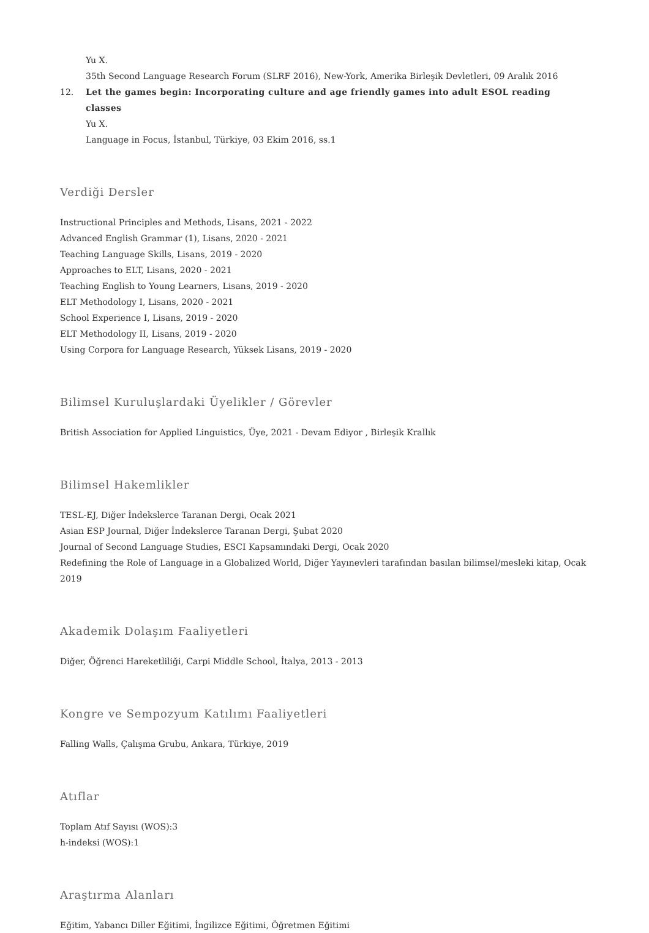Yu X.
35th Second Language Research Forum (SLRF 2016), New-York, Amerika Birleşik Devletleri, 09 Aralık 2016
12. Let the games begin: Incorporating culture and age friendly games into adult ESOL reading classes
Yu X.
Language in Focus, İstanbul, Türkiye, 03 Ekim 2016, ss.1
Verdiği Dersler
Instructional Principles and Methods, Lisans, 2021 - 2022
Advanced English Grammar (1), Lisans, 2020 - 2021
Teaching Language Skills, Lisans, 2019 - 2020
Approaches to ELT, Lisans, 2020 - 2021
Teaching English to Young Learners, Lisans, 2019 - 2020
ELT Methodology I, Lisans, 2020 - 2021
School Experience I, Lisans, 2019 - 2020
ELT Methodology II, Lisans, 2019 - 2020
Using Corpora for Language Research, Yüksek Lisans, 2019 - 2020
Bilimsel Kuruluşlardaki Üyelikler / Görevler
British Association for Applied Linguistics, Üye, 2021 - Devam Ediyor , Birleşik Krallık
Bilimsel Hakemlikler
TESL-EJ, Diğer İndekslerce Taranan Dergi, Ocak 2021
Asian ESP Journal, Diğer İndekslerce Taranan Dergi, Şubat 2020
Journal of Second Language Studies, ESCI Kapsamındaki Dergi, Ocak 2020
Redefining the Role of Language in a Globalized World, Diğer Yayınevleri tarafından basılan bilimsel/mesleki kitap, Ocak 2019
Akademik Dolaşım Faaliyetleri
Diğer, Öğrenci Hareketliliği, Carpi Middle School, İtalya, 2013 - 2013
Kongre ve Sempozyum Katılımı Faaliyetleri
Falling Walls, Çalışma Grubu, Ankara, Türkiye, 2019
Atıflar
Toplam Atıf Sayısı (WOS):3
h-indeksi (WOS):1
Araştırma Alanları
Eğitim, Yabancı Diller Eğitimi, İngilizce Eğitimi, Öğretmen Eğitimi